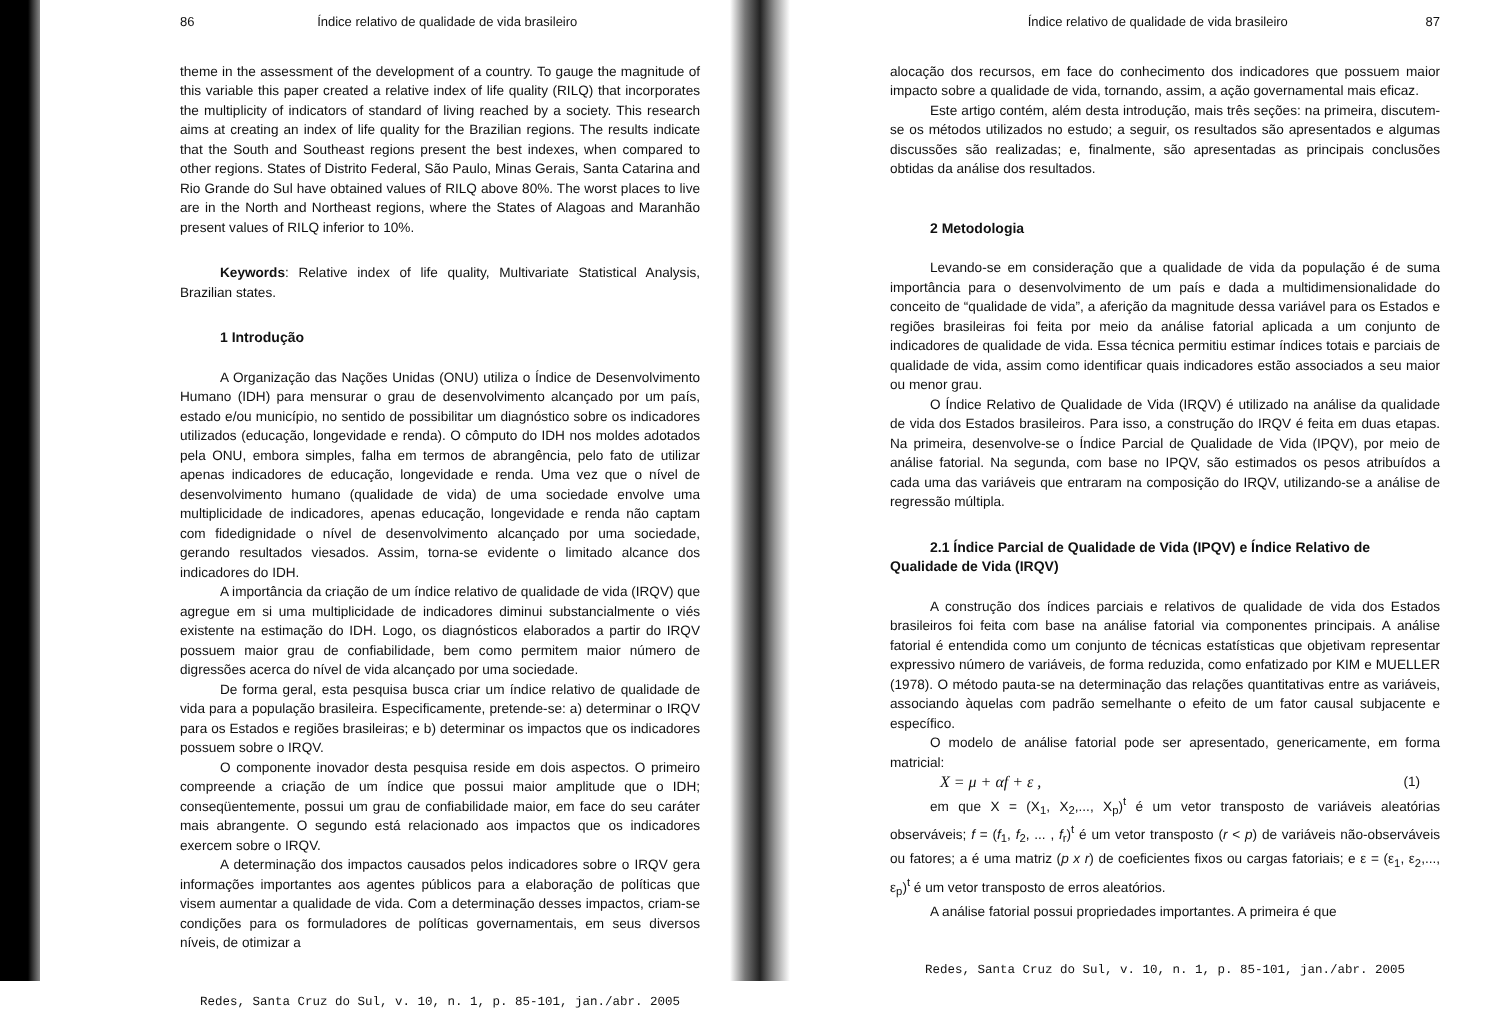86 Índice relativo de qualidade de vida brasileiro
theme in the assessment of the development of a country. To gauge the magnitude of this variable this paper created a relative index of life quality (RILQ) that incorporates the multiplicity of indicators of standard of living reached by a society. This research aims at creating an index of life quality for the Brazilian regions. The results indicate that the South and Southeast regions present the best indexes, when compared to other regions. States of Distrito Federal, São Paulo, Minas Gerais, Santa Catarina and Rio Grande do Sul have obtained values of RILQ above 80%. The worst places to live are in the North and Northeast regions, where the States of Alagoas and Maranhão present values of RILQ inferior to 10%.
Keywords: Relative index of life quality, Multivariate Statistical Analysis, Brazilian states.
1 Introdução
A Organização das Nações Unidas (ONU) utiliza o Índice de Desenvolvimento Humano (IDH) para mensurar o grau de desenvolvimento alcançado por um país, estado e/ou município, no sentido de possibilitar um diagnóstico sobre os indicadores utilizados (educação, longevidade e renda). O cômputo do IDH nos moldes adotados pela ONU, embora simples, falha em termos de abrangência, pelo fato de utilizar apenas indicadores de educação, longevidade e renda. Uma vez que o nível de desenvolvimento humano (qualidade de vida) de uma sociedade envolve uma multiplicidade de indicadores, apenas educação, longevidade e renda não captam com fidedignidade o nível de desenvolvimento alcançado por uma sociedade, gerando resultados viesados. Assim, torna-se evidente o limitado alcance dos indicadores do IDH.
A importância da criação de um índice relativo de qualidade de vida (IRQV) que agregue em si uma multiplicidade de indicadores diminui substancialmente o viés existente na estimação do IDH. Logo, os diagnósticos elaborados a partir do IRQV possuem maior grau de confiabilidade, bem como permitem maior número de digressões acerca do nível de vida alcançado por uma sociedade.
De forma geral, esta pesquisa busca criar um índice relativo de qualidade de vida para a população brasileira. Especificamente, pretende-se: a) determinar o IRQV para os Estados e regiões brasileiras; e b) determinar os impactos que os indicadores possuem sobre o IRQV.
O componente inovador desta pesquisa reside em dois aspectos. O primeiro compreende a criação de um índice que possui maior amplitude que o IDH; conseqüentemente, possui um grau de confiabilidade maior, em face do seu caráter mais abrangente. O segundo está relacionado aos impactos que os indicadores exercem sobre o IRQV.
A determinação dos impactos causados pelos indicadores sobre o IRQV gera informações importantes aos agentes públicos para a elaboração de políticas que visem aumentar a qualidade de vida. Com a determinação desses impactos, criam-se condições para os formuladores de políticas governamentais, em seus diversos níveis, de otimizar a
Redes, Santa Cruz do Sul, v. 10, n. 1, p. 85-101, jan./abr. 2005
Índice relativo de qualidade de vida brasileiro 87
alocação dos recursos, em face do conhecimento dos indicadores que possuem maior impacto sobre a qualidade de vida, tornando, assim, a ação governamental mais eficaz.
Este artigo contém, além desta introdução, mais três seções: na primeira, discutem-se os métodos utilizados no estudo; a seguir, os resultados são apresentados e algumas discussões são realizadas; e, finalmente, são apresentadas as principais conclusões obtidas da análise dos resultados.
2 Metodologia
Levando-se em consideração que a qualidade de vida da população é de suma importância para o desenvolvimento de um país e dada a multidimensionalidade do conceito de “qualidade de vida”, a aferição da magnitude dessa variável para os Estados e regiões brasileiras foi feita por meio da análise fatorial aplicada a um conjunto de indicadores de qualidade de vida. Essa técnica permitiu estimar índices totais e parciais de qualidade de vida, assim como identificar quais indicadores estão associados a seu maior ou menor grau.
O Índice Relativo de Qualidade de Vida (IRQV) é utilizado na análise da qualidade de vida dos Estados brasileiros. Para isso, a construção do IRQV é feita em duas etapas. Na primeira, desenvolve-se o Índice Parcial de Qualidade de Vida (IPQV), por meio de análise fatorial. Na segunda, com base no IPQV, são estimados os pesos atribuídos a cada uma das variáveis que entraram na composição do IRQV, utilizando-se a análise de regressão múltipla.
2.1 Índice Parcial de Qualidade de Vida (IPQV) e Índice Relativo de Qualidade de Vida (IRQV)
A construção dos índices parciais e relativos de qualidade de vida dos Estados brasileiros foi feita com base na análise fatorial via componentes principais. A análise fatorial é entendida como um conjunto de técnicas estatísticas que objetivam representar expressivo número de variáveis, de forma reduzida, como enfatizado por KIM e MUELLER (1978). O método pauta-se na determinação das relações quantitativas entre as variáveis, associando àquelas com padrão semelhante o efeito de um fator causal subjacente e específico.
O modelo de análise fatorial pode ser apresentado, genericamente, em forma matricial:
X = μ + αf + ε , (1)
em que X = (X<sub>1</sub>, X<sub>2</sub>,..., X<sub>p</sub>)<sup>t</sup> é um vetor transposto de variáveis aleatórias observáveis; f = (f<sub>1</sub>, f<sub>2</sub>, ... , f<sub>r</sub>)<sup>t</sup> é um vetor transposto (r < p) de variáveis não-observáveis ou fatores; a é uma matriz (p x r) de coeficientes fixos ou cargas fatoriais; e ε = (ε<sub>1</sub>, ε<sub>2</sub>,..., ε<sub>p</sub>)<sup>t</sup> é um vetor transposto de erros aleatórios.
A análise fatorial possui propriedades importantes. A primeira é que
Redes, Santa Cruz do Sul, v. 10, n. 1, p. 85-101, jan./abr. 2005